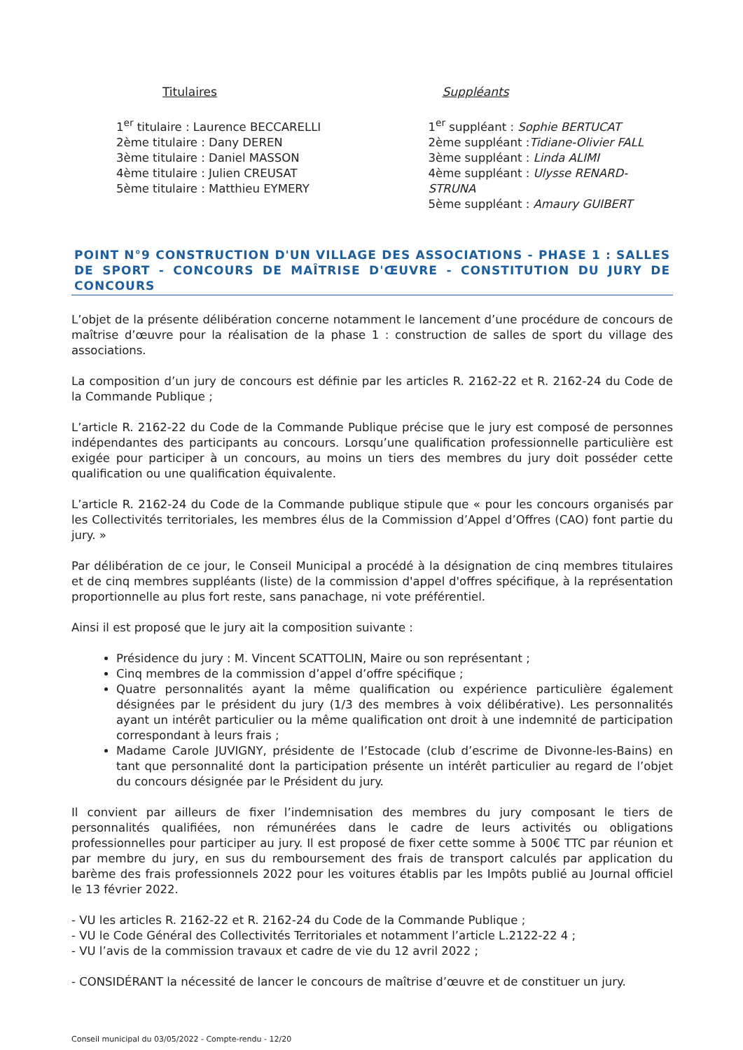Titulaires
1<sup>er</sup> titulaire : Laurence BECCARELLI
2ème titulaire : Dany DEREN
3ème titulaire : Daniel MASSON
4ème titulaire : Julien CREUSAT
5ème titulaire : Matthieu EYMERY
Suppléants
1<sup>er</sup> suppléant : Sophie BERTUCAT
2ème suppléant :Tidiane-Olivier FALL
3ème suppléant : Linda ALIMI
4ème suppléant : Ulysse RENARD-STRUNA
5ème suppléant : Amaury GUIBERT
POINT N°9 CONSTRUCTION D'UN VILLAGE DES ASSOCIATIONS - PHASE 1 : SALLES DE SPORT - CONCOURS DE MAÎTRISE D'ŒUVRE - CONSTITUTION DU JURY DE CONCOURS
L’objet de la présente délibération concerne notamment le lancement d’une procédure de concours de maîtrise d’œuvre pour la réalisation de la phase 1 : construction de salles de sport du village des associations.
La composition d’un jury de concours est définie par les articles R. 2162-22 et R. 2162-24 du Code de la Commande Publique ;
L’article R. 2162-22 du Code de la Commande Publique précise que le jury est composé de personnes indépendantes des participants au concours. Lorsqu’une qualification professionnelle particulière est exigée pour participer à un concours, au moins un tiers des membres du jury doit posséder cette qualification ou une qualification équivalente.
L’article R. 2162-24 du Code de la Commande publique stipule que « pour les concours organisés par les Collectivités territoriales, les membres élus de la Commission d’Appel d’Offres (CAO) font partie du jury. »
Par délibération de ce jour, le Conseil Municipal a procédé à la désignation de cinq membres titulaires et de cinq membres suppléants (liste) de la commission d'appel d'offres spécifique, à la représentation proportionnelle au plus fort reste, sans panachage, ni vote préférentiel.
Ainsi il est proposé que le jury ait la composition suivante :
Présidence du jury : M. Vincent SCATTOLIN, Maire ou son représentant ;
Cinq membres de la commission d’appel d’offre spécifique ;
Quatre personnalités ayant la même qualification ou expérience particulière également désignées par le président du jury (1/3 des membres à voix délibérative). Les personnalités ayant un intérêt particulier ou la même qualification ont droit à une indemnité de participation correspondant à leurs frais ;
Madame Carole JUVIGNY, présidente de l’Estocade (club d’escrime de Divonne-les-Bains) en tant que personnalité dont la participation présente un intérêt particulier au regard de l’objet du concours désignée par le Président du jury.
Il convient par ailleurs de fixer l’indemnisation des membres du jury composant le tiers de personnalités qualifiées, non rémunérées dans le cadre de leurs activités ou obligations professionnelles pour participer au jury. Il est proposé de fixer cette somme à 500€ TTC par réunion et par membre du jury, en sus du remboursement des frais de transport calculés par application du barème des frais professionnels 2022 pour les voitures établis par les Impôts publié au Journal officiel le 13 février 2022.
- VU les articles R. 2162-22 et R. 2162-24 du Code de la Commande Publique ;
- VU le Code Général des Collectivités Territoriales et notamment l’article L.2122-22 4 ;
- VU l’avis de la commission travaux et cadre de vie du 12 avril 2022 ;
- CONSIDÉRANT la nécessité de lancer le concours de maîtrise d’œuvre et de constituer un jury.
Conseil municipal du 03/05/2022 - Compte-rendu - 12/20